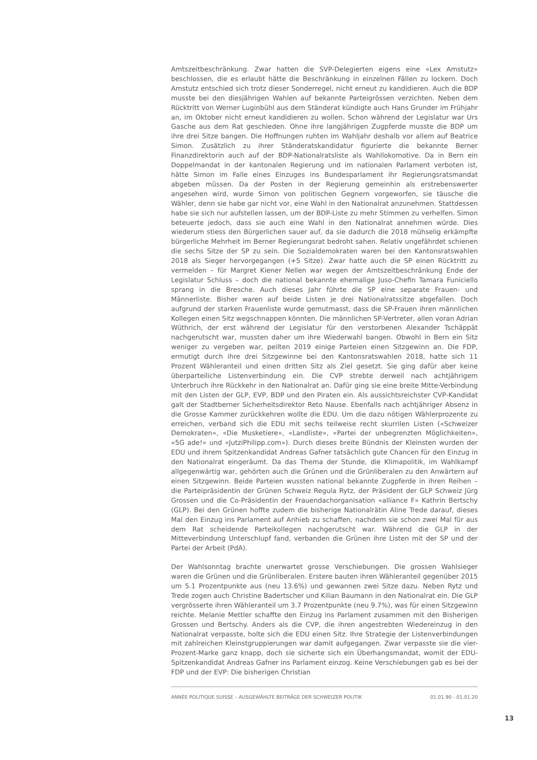Amtszeitbeschränkung. Zwar hatten die SVP-Delegierten eigens eine «Lex Amstutz» beschlossen, die es erlaubt hätte die Beschränkung in einzelnen Fällen zu lockern. Doch Amstutz entschied sich trotz dieser Sonderregel, nicht erneut zu kandidieren. Auch die BDP musste bei den diesjährigen Wahlen auf bekannte Parteigrössen verzichten. Neben dem Rücktritt von Werner Luginbühl aus dem Ständerat kündigte auch Hans Grunder im Frühjahr an, im Oktober nicht erneut kandidieren zu wollen. Schon während der Legislatur war Urs Gasche aus dem Rat geschieden. Ohne ihre langjährigen Zugpferde musste die BDP um ihre drei Sitze bangen. Die Hoffnungen ruhten im Wahljahr deshalb vor allem auf Beatrice Simon. Zusätzlich zu ihrer Ständeratskandidatur figurierte die bekannte Berner Finanzdirektorin auch auf der BDP-Nationalratsliste als Wahllokomotive. Da in Bern ein Doppelmandat in der kantonalen Regierung und im nationalen Parlament verboten ist, hätte Simon im Falle eines Einzuges ins Bundesparlament ihr Regierungsratsmandat abgeben müssen. Da der Posten in der Regierung gemeinhin als erstrebenswerter angesehen wird, wurde Simon von politischen Gegnern vorgeworfen, sie täusche die Wähler, denn sie habe gar nicht vor, eine Wahl in den Nationalrat anzunehmen. Stattdessen habe sie sich nur aufstellen lassen, um der BDP-Liste zu mehr Stimmen zu verhelfen. Simon beteuerte jedoch, dass sie auch eine Wahl in den Nationalrat annehmen würde. Dies wiederum stiess den Bürgerlichen sauer auf, da sie dadurch die 2018 mühselig erkämpfte bürgerliche Mehrheit im Berner Regierungsrat bedroht sahen. Relativ ungefährdet schienen die sechs Sitze der SP zu sein. Die Sozialdemokraten waren bei den Kantonsratswahlen 2018 als Sieger hervorgegangen (+5 Sitze). Zwar hatte auch die SP einen Rücktritt zu vermelden – für Margret Kiener Nellen war wegen der Amtszeitbeschränkung Ende der Legislatur Schluss – doch die national bekannte ehemalige Juso-Chefin Tamara Funiciello sprang in die Bresche. Auch dieses Jahr führte die SP eine separate Frauen- und Männerliste. Bisher waren auf beide Listen je drei Nationalratssitze abgefallen. Doch aufgrund der starken Frauenliste wurde gemutmasst, dass die SP-Frauen ihren männlichen Kollegen einen Sitz wegschnappen könnten. Die männlichen SP-Vertreter, allen voran Adrian Wüthrich, der erst während der Legislatur für den verstorbenen Alexander Tschäppät nachgerutscht war, mussten daher um ihre Wiederwahl bangen. Obwohl in Bern ein Sitz weniger zu vergeben war, peilten 2019 einige Parteien einen Sitzgewinn an. Die FDP, ermutigt durch ihre drei Sitzgewinne bei den Kantonsratswahlen 2018, hatte sich 11 Prozent Wähleranteil und einen dritten Sitz als Ziel gesetzt. Sie ging dafür aber keine überparteiliche Listenverbindung ein. Die CVP strebte derweil nach achtjährigem Unterbruch ihre Rückkehr in den Nationalrat an. Dafür ging sie eine breite Mitte-Verbindung mit den Listen der GLP, EVP, BDP und den Piraten ein. Als aussichtsreichster CVP-Kandidat galt der Stadtberner Sicherheitsdirektor Reto Nause. Ebenfalls nach achtjähriger Absenz in die Grosse Kammer zurückkehren wollte die EDU. Um die dazu nötigen Wählerprozente zu erreichen, verband sich die EDU mit sechs teilweise recht skurrilen Listen («Schweizer Demokraten», «Die Musketiere», «Landliste», «Partei der unbegrenzten Möglichkeiten», «5G ade!» und «JutziPhilipp.com»). Durch dieses breite Bündnis der Kleinsten wurden der EDU und ihrem Spitzenkandidat Andreas Gafner tatsächlich gute Chancen für den Einzug in den Nationalrat eingeräumt. Da das Thema der Stunde, die Klimapolitik, im Wahlkampf allgegenwärtig war, gehörten auch die Grünen und die Grünliberalen zu den Anwärtern auf einen Sitzgewinn. Beide Parteien wussten national bekannte Zugpferde in ihren Reihen – die Parteipräsidentin der Grünen Schweiz Regula Rytz, der Präsident der GLP Schweiz Jürg Grossen und die Co-Präsidentin der Frauendachorganisation «alliance F» Kathrin Bertschy (GLP). Bei den Grünen hoffte zudem die bisherige Nationalrätin Aline Trede darauf, dieses Mal den Einzug ins Parlament auf Anhieb zu schaffen, nachdem sie schon zwei Mal für aus dem Rat scheidende Parteikollegen nachgerutscht war. Während die GLP in der Mitteverbindung Unterschlupf fand, verbanden die Grünen ihre Listen mit der SP und der Partei der Arbeit (PdA).
Der Wahlsonntag brachte unerwartet grosse Verschiebungen. Die grossen Wahlsieger waren die Grünen und die Grünliberalen. Erstere bauten ihren Wähleranteil gegenüber 2015 um 5.1 Prozentpunkte aus (neu 13.6%) und gewannen zwei Sitze dazu. Neben Rytz und Trede zogen auch Christine Badertscher und Kilian Baumann in den Nationalrat ein. Die GLP vergrösserte ihren Wähleranteil um 3.7 Prozentpunkte (neu 9.7%), was für einen Sitzgewinn reichte. Melanie Mettler schaffte den Einzug ins Parlament zusammen mit den Bisherigen Grossen und Bertschy. Anders als die CVP, die ihren angestrebten Wiedereinzug in den Nationalrat verpasste, holte sich die EDU einen Sitz. Ihre Strategie der Listenverbindungen mit zahlreichen Kleinstgruppierungen war damit aufgegangen. Zwar verpasste sie die vier-Prozent-Marke ganz knapp, doch sie sicherte sich ein Überhangsmandat, womit der EDU-Spitzenkandidat Andreas Gafner ins Parlament einzog. Keine Verschiebungen gab es bei der FDP und der EVP: Die bisherigen Christian
ANNÉE POLITIQUE SUISSE – AUSGEWÄHLTE BEITRÄGE DER SCHWEIZER POLITIK 01.01.90 - 01.01.20
13